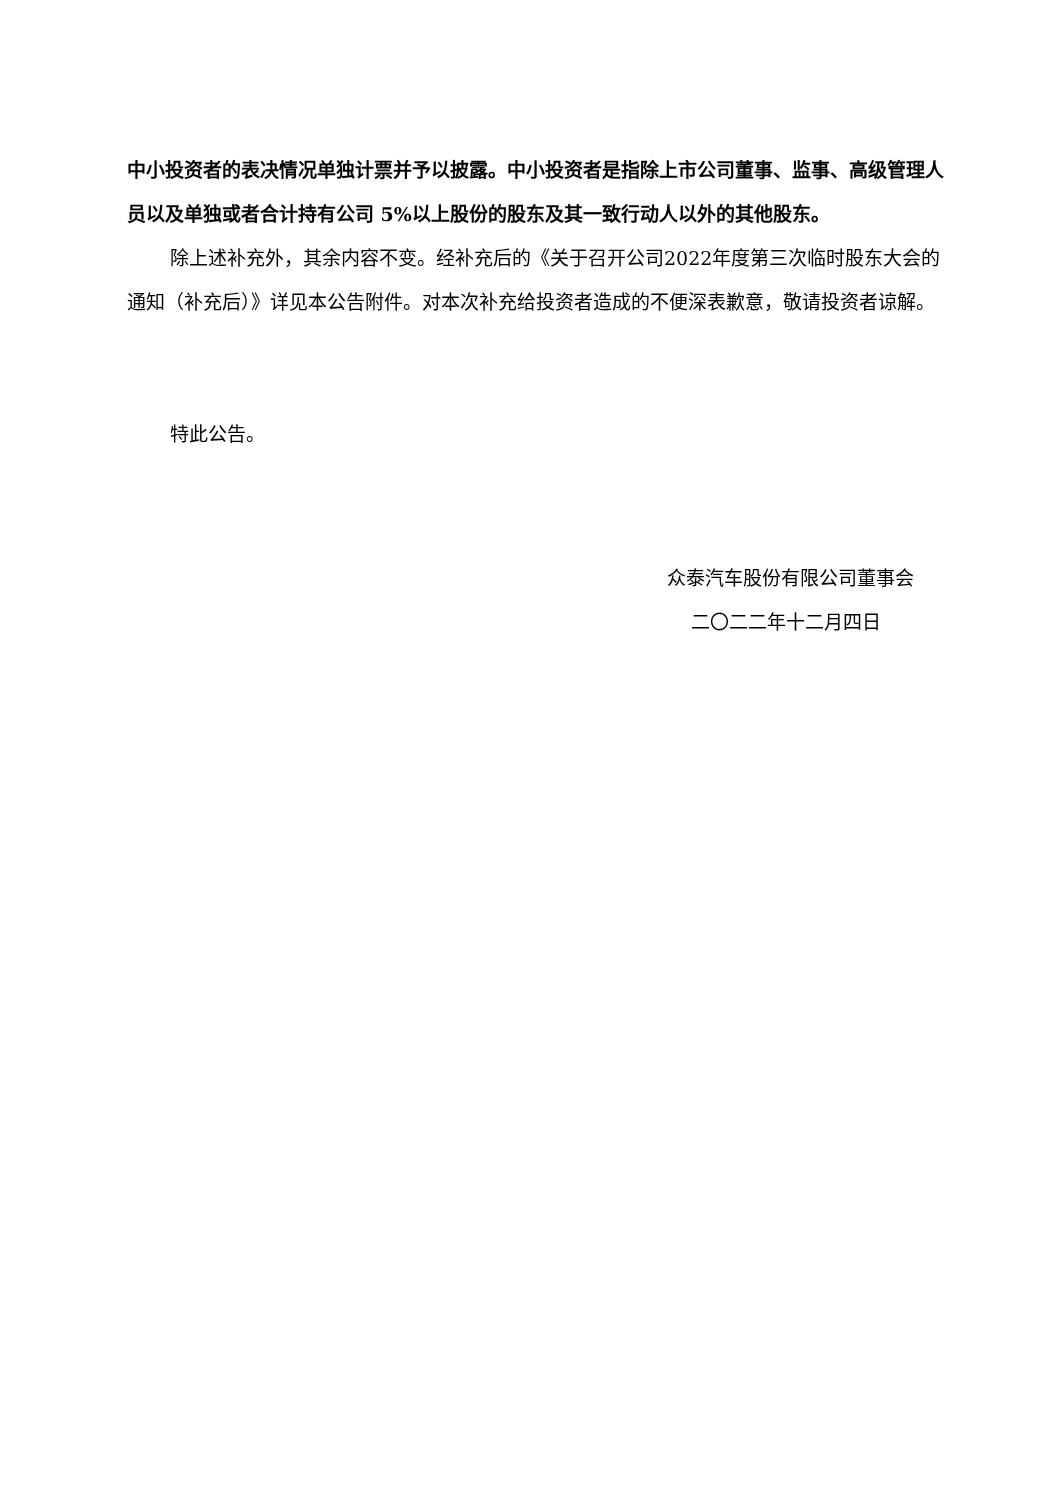中小投资者的表决情况单独计票并予以披露。中小投资者是指除上市公司董事、监事、高级管理人员以及单独或者合计持有公司 5%以上股份的股东及其一致行动人以外的其他股东。
除上述补充外，其余内容不变。经补充后的《关于召开公司2022年度第三次临时股东大会的通知（补充后）》详见本公告附件。对本次补充给投资者造成的不便深表歉意，敬请投资者谅解。
特此公告。
众泰汽车股份有限公司董事会
二〇二二年十二月四日